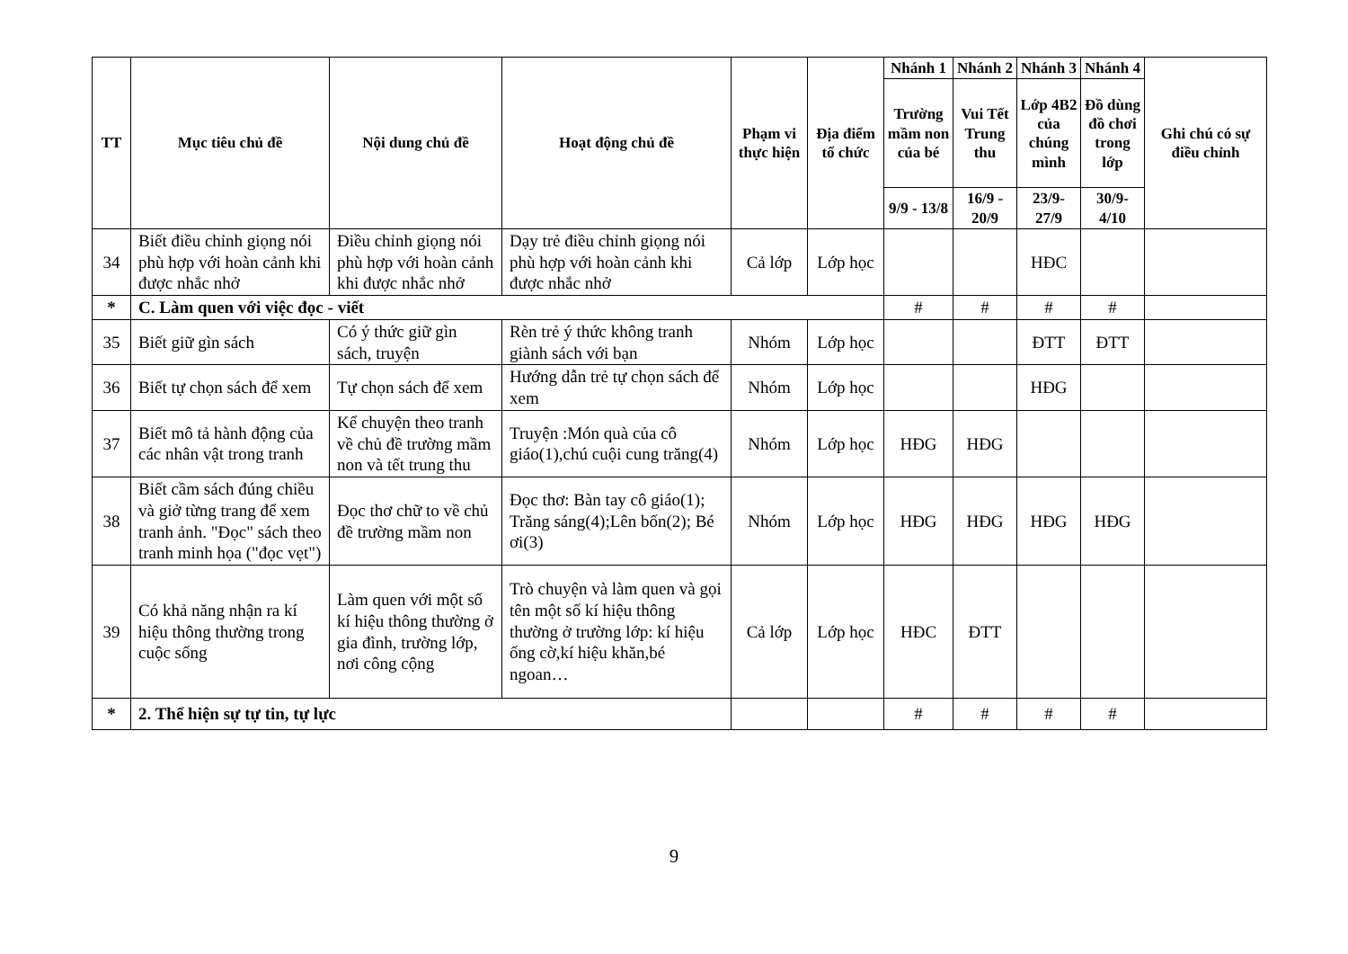| TT | Mục tiêu chủ đề | Nội dung chủ đề | Hoạt động chủ đề | Phạm vi thực hiện | Địa điểm tổ chức | Nhánh 1 | Nhánh 2 | Nhánh 3 | Nhánh 4 | Ghi chú có sự điều chỉnh |
| --- | --- | --- | --- | --- | --- | --- | --- | --- | --- | --- |
| | | | | | | Trường mầm non của bé | Vui Tết Trung thu | Lớp 4B2 của chúng mình | Đồ dùng đồ chơi trong lớp | |
| | | | | | | 9/9 - 13/8 | 16/9 - 20/9 | 23/9- 27/9 | 30/9- 4/10 | |
| 34 | Biết điều chỉnh giọng nói phù hợp với hoàn cảnh khi được nhắc nhở | Điều chỉnh giọng nói phù hợp với hoàn cảnh khi được nhắc nhở | Dạy trẻ điều chỉnh giọng nói phù hợp với hoàn cảnh khi được nhắc nhở | Cả lớp | Lớp học | | | HĐC | | |
| * | C. Làm quen với việc đọc - viết | | | | | # | # | # | # | |
| 35 | Biết giữ gìn sách | Có ý thức giữ gìn sách, truyện | Rèn trẻ ý thức không tranh giành sách với bạn | Nhóm | Lớp học | | | ĐTT | ĐTT | |
| 36 | Biết tự chọn sách để xem | Tự chọn sách để xem | Hướng dẫn trẻ tự chọn sách để xem | Nhóm | Lớp học | | | HĐG | | |
| 37 | Biết mô tả hành động của các nhân vật trong tranh | Kể chuyện theo tranh về chủ đề trường mầm non và tết trung thu | Truyện :Món quà của cô giáo(1),chú cuội cung trăng(4) | Nhóm | Lớp học | HĐG | HĐG | | | |
| 38 | Biết cầm sách đúng chiều và giở từng trang để xem tranh ảnh. "Đọc" sách theo tranh minh họa ("đọc vẹt") | Đọc thơ chữ to về chủ đề trường mầm non | Đọc thơ: Bàn tay cô giáo(1); Trăng sáng(4);Lên bốn(2); Bé ơi(3) | Nhóm | Lớp học | HĐG | HĐG | HĐG | HĐG | |
| 39 | Có khả năng nhận ra kí hiệu thông thường trong cuộc sống | Làm quen với một số kí hiệu thông thường ở gia đình, trường lớp, nơi công cộng | Trò chuyện và làm quen và gọi tên một số kí hiệu thông thường ở trường lớp: kí hiệu ống cờ,kí hiệu khăn,bé ngoan… | Cả lớp | Lớp học | HĐC | ĐTT | | | |
| * | 2. Thể hiện sự tự tin, tự lực | | | | | # | # | # | # | |
9